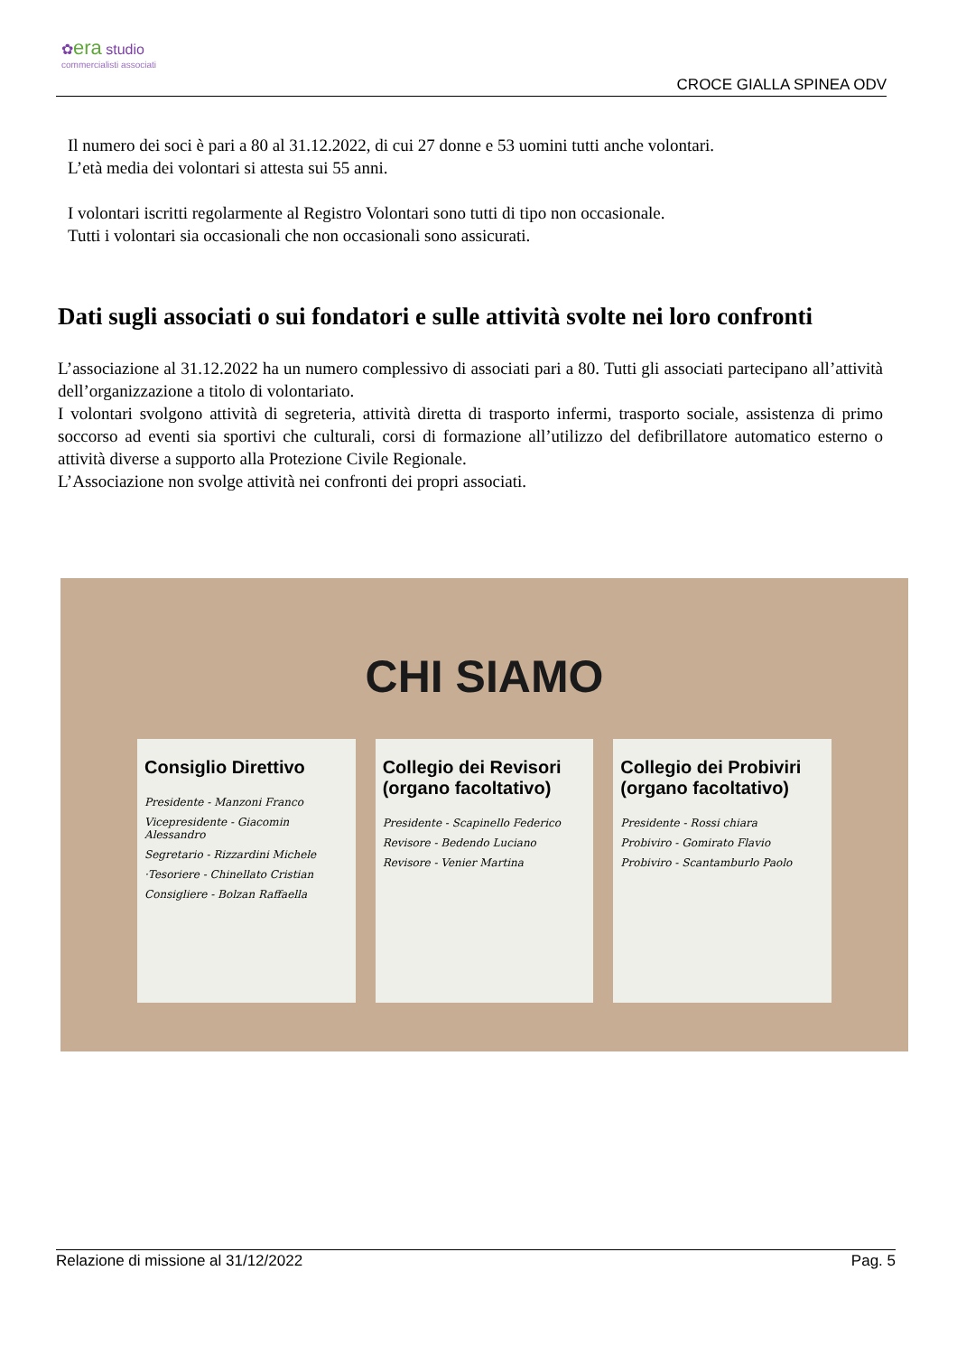✿era studio
commercialisti associati
CROCE GIALLA SPINEA ODV
Il numero dei soci è pari a 80 al 31.12.2022, di cui 27 donne e 53 uomini tutti anche volontari.
L’età media dei volontari si attesta sui 55 anni.
I volontari iscritti regolarmente al Registro Volontari sono tutti di tipo non occasionale.
Tutti i volontari sia occasionali che non occasionali sono assicurati.
Dati sugli associati o sui fondatori e sulle attività svolte nei loro confronti
L’associazione al 31.12.2022 ha un numero complessivo di associati pari a 80. Tutti gli associati partecipano all’attività dell’organizzazione a titolo di volontariato.
I volontari svolgono attività di segreteria, attività diretta di trasporto infermi, trasporto sociale, assistenza di primo soccorso ad eventi sia sportivi che culturali, corsi di formazione all’utilizzo del defibrillatore automatico esterno o attività diverse a supporto alla Protezione Civile Regionale.
L’Associazione non svolge attività nei confronti dei propri associati.
CHI SIAMO
Consiglio Direttivo
Presidente - Manzoni Franco
Vicepresidente - Giacomin Alessandro
Segretario - Rizzardini Michele
·Tesoriere - Chinellato Cristian
Consigliere - Bolzan Raffaella
Collegio dei Revisori (organo facoltativo)
Presidente - Scapinello Federico
Revisore - Bedendo Luciano
Revisore - Venier Martina
Collegio dei Probiviri (organo facoltativo)
Presidente - Rossi chiara
Probiviro - Gomirato Flavio
Probiviro - Scantamburlo Paolo
Relazione di missione al 31/12/2022 Pag. 5